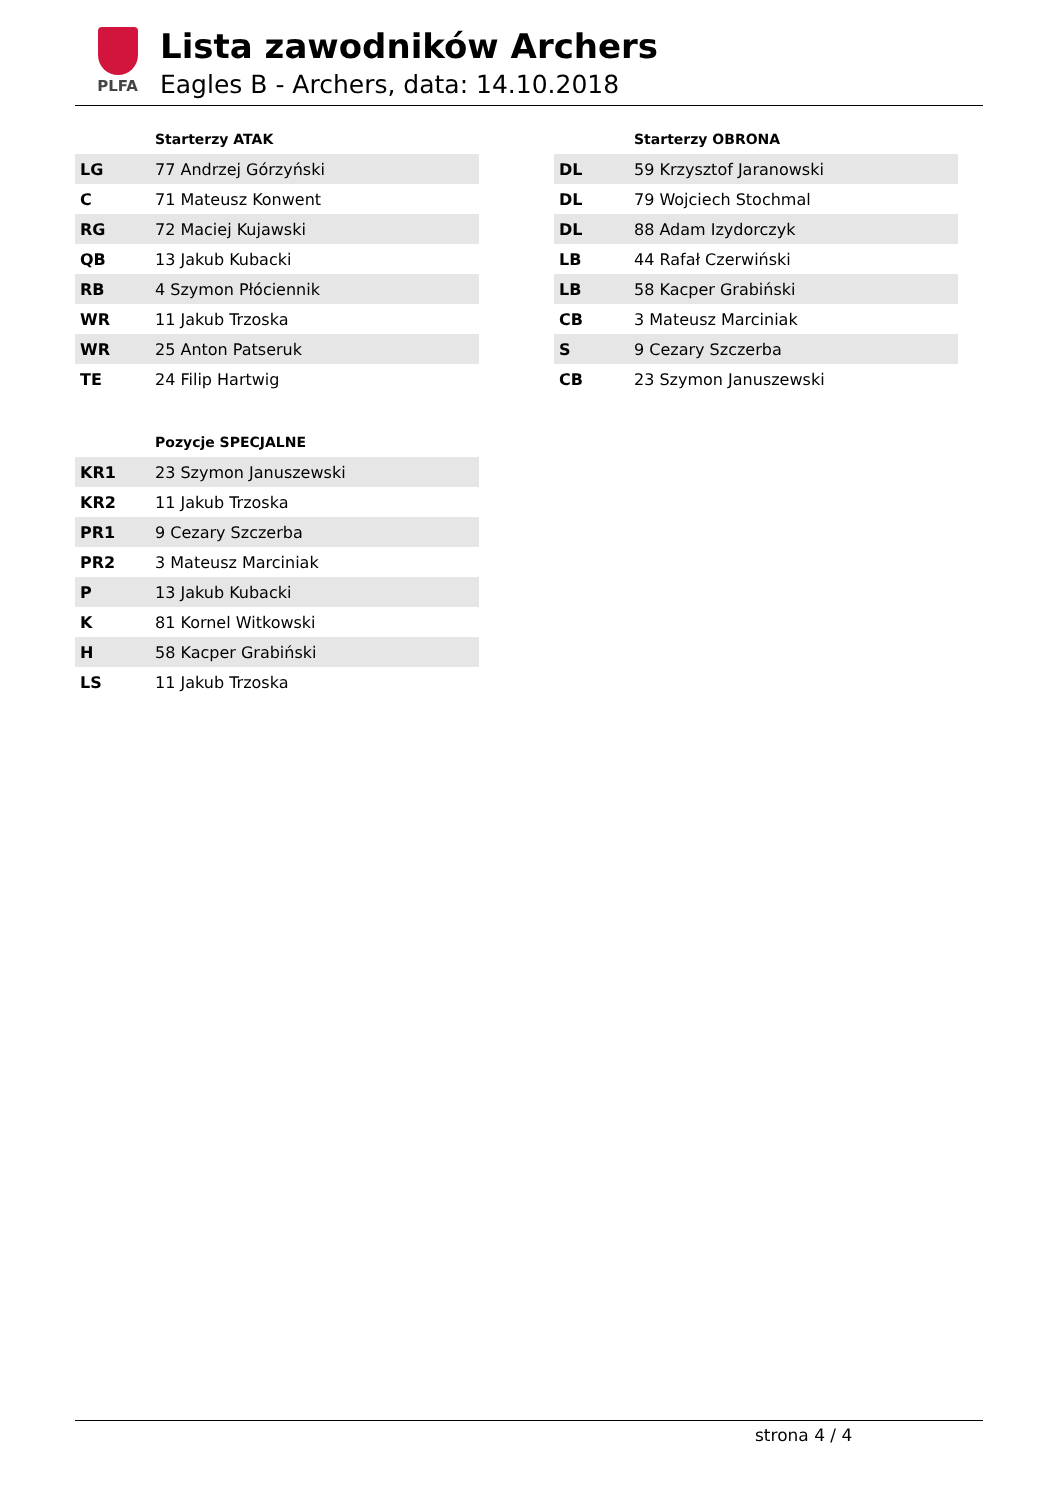PLFA
Lista zawodników Archers
Eagles B - Archers, data: 14.10.2018
| | Starterzy ATAK |
| --- | --- |
| LG | 77 Andrzej Górzyński |
| C | 71 Mateusz Konwent |
| RG | 72 Maciej Kujawski |
| QB | 13 Jakub Kubacki |
| RB | 4 Szymon Płóciennik |
| WR | 11 Jakub Trzoska |
| WR | 25 Anton Patseruk |
| TE | 24 Filip Hartwig |
| | Starterzy OBRONA |
| --- | --- |
| DL | 59 Krzysztof Jaranowski |
| DL | 79 Wojciech Stochmal |
| DL | 88 Adam Izydorczyk |
| LB | 44 Rafał Czerwiński |
| LB | 58 Kacper Grabiński |
| CB | 3 Mateusz Marciniak |
| S | 9 Cezary Szczerba |
| CB | 23 Szymon Januszewski |
| | Pozycje SPECJALNE |
| --- | --- |
| KR1 | 23 Szymon Januszewski |
| KR2 | 11 Jakub Trzoska |
| PR1 | 9 Cezary Szczerba |
| PR2 | 3 Mateusz Marciniak |
| P | 13 Jakub Kubacki |
| K | 81 Kornel Witkowski |
| H | 58 Kacper Grabiński |
| LS | 11 Jakub Trzoska |
strona 4 / 4